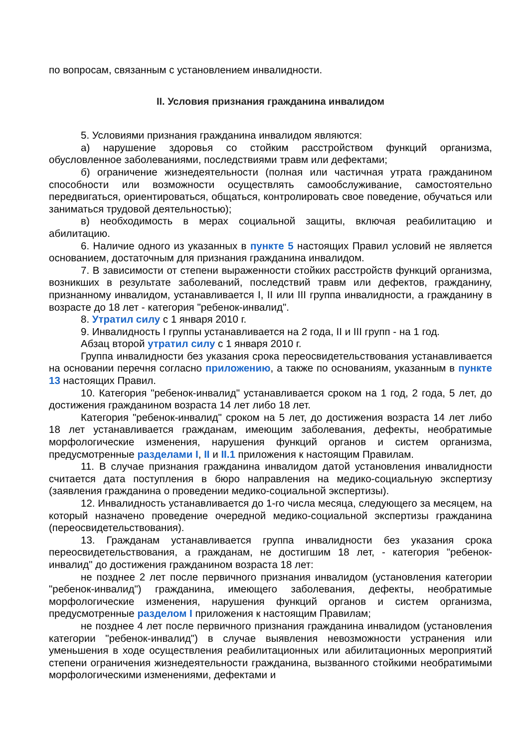по вопросам, связанным с установлением инвалидности.
II. Условия признания гражданина инвалидом
5. Условиями признания гражданина инвалидом являются:
а) нарушение здоровья со стойким расстройством функций организма, обусловленное заболеваниями, последствиями травм или дефектами;
б) ограничение жизнедеятельности (полная или частичная утрата гражданином способности или возможности осуществлять самообслуживание, самостоятельно передвигаться, ориентироваться, общаться, контролировать свое поведение, обучаться или заниматься трудовой деятельностью);
в) необходимость в мерах социальной защиты, включая реабилитацию и абилитацию.
6. Наличие одного из указанных в пункте 5 настоящих Правил условий не является основанием, достаточным для признания гражданина инвалидом.
7. В зависимости от степени выраженности стойких расстройств функций организма, возникших в результате заболеваний, последствий травм или дефектов, гражданину, признанному инвалидом, устанавливается I, II или III группа инвалидности, а гражданину в возрасте до 18 лет - категория "ребенок-инвалид".
8. Утратил силу с 1 января 2010 г.
9. Инвалидность I группы устанавливается на 2 года, II и III групп - на 1 год.
Абзац второй утратил силу с 1 января 2010 г.
Группа инвалидности без указания срока переосвидетельствования устанавливается на основании перечня согласно приложению, а также по основаниям, указанным в пункте 13 настоящих Правил.
10. Категория "ребенок-инвалид" устанавливается сроком на 1 год, 2 года, 5 лет, до достижения гражданином возраста 14 лет либо 18 лет.
Категория "ребенок-инвалид" сроком на 5 лет, до достижения возраста 14 лет либо 18 лет устанавливается гражданам, имеющим заболевания, дефекты, необратимые морфологические изменения, нарушения функций органов и систем организма, предусмотренные разделами I, II и II.1 приложения к настоящим Правилам.
11. В случае признания гражданина инвалидом датой установления инвалидности считается дата поступления в бюро направления на медико-социальную экспертизу (заявления гражданина о проведении медико-социальной экспертизы).
12. Инвалидность устанавливается до 1-го числа месяца, следующего за месяцем, на который назначено проведение очередной медико-социальной экспертизы гражданина (переосвидетельствования).
13. Гражданам устанавливается группа инвалидности без указания срока переосвидетельствования, а гражданам, не достигшим 18 лет, - категория "ребенок-инвалид" до достижения гражданином возраста 18 лет:
не позднее 2 лет после первичного признания инвалидом (установления категории "ребенок-инвалид") гражданина, имеющего заболевания, дефекты, необратимые морфологические изменения, нарушения функций органов и систем организма, предусмотренные разделом I приложения к настоящим Правилам;
не позднее 4 лет после первичного признания гражданина инвалидом (установления категории "ребенок-инвалид") в случае выявления невозможности устранения или уменьшения в ходе осуществления реабилитационных или абилитационных мероприятий степени ограничения жизнедеятельности гражданина, вызванного стойкими необратимыми морфологическими изменениями, дефектами и